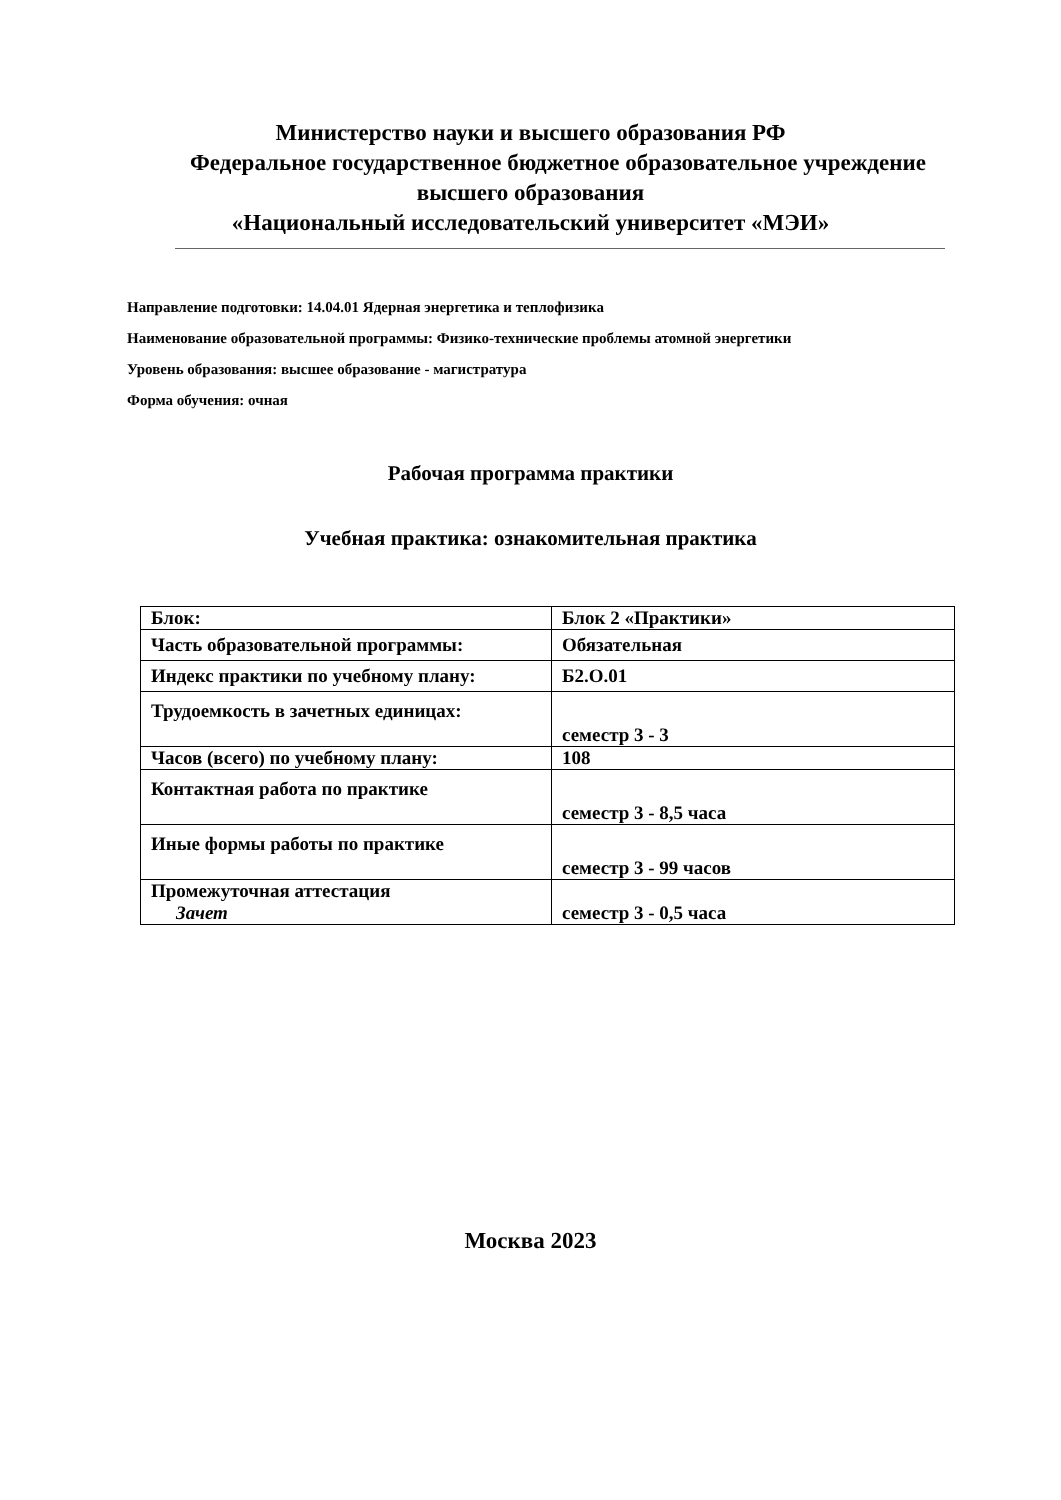Министерство науки и высшего образования РФ
Федеральное государственное бюджетное образовательное учреждение
высшего образования
«Национальный исследовательский университет «МЭИ»
Направление подготовки: 14.04.01 Ядерная энергетика и теплофизика
Наименование образовательной программы: Физико-технические проблемы атомной энергетики
Уровень образования: высшее образование - магистратура
Форма обучения: очная
Рабочая программа практики
Учебная практика: ознакомительная практика
| Блок: | Блок 2 «Практики» |
| Часть образовательной программы: | Обязательная |
| Индекс практики по учебному плану: | Б2.О.01 |
| Трудоемкость в зачетных единицах: | семестр 3 - 3 |
| Часов (всего) по учебному плану: | 108 |
| Контактная работа по практике | семестр 3 - 8,5 часа |
| Иные формы работы по практике | семестр 3 - 99 часов |
| Промежуточная аттестация Зачет | семестр 3 - 0,5 часа |
Москва 2023